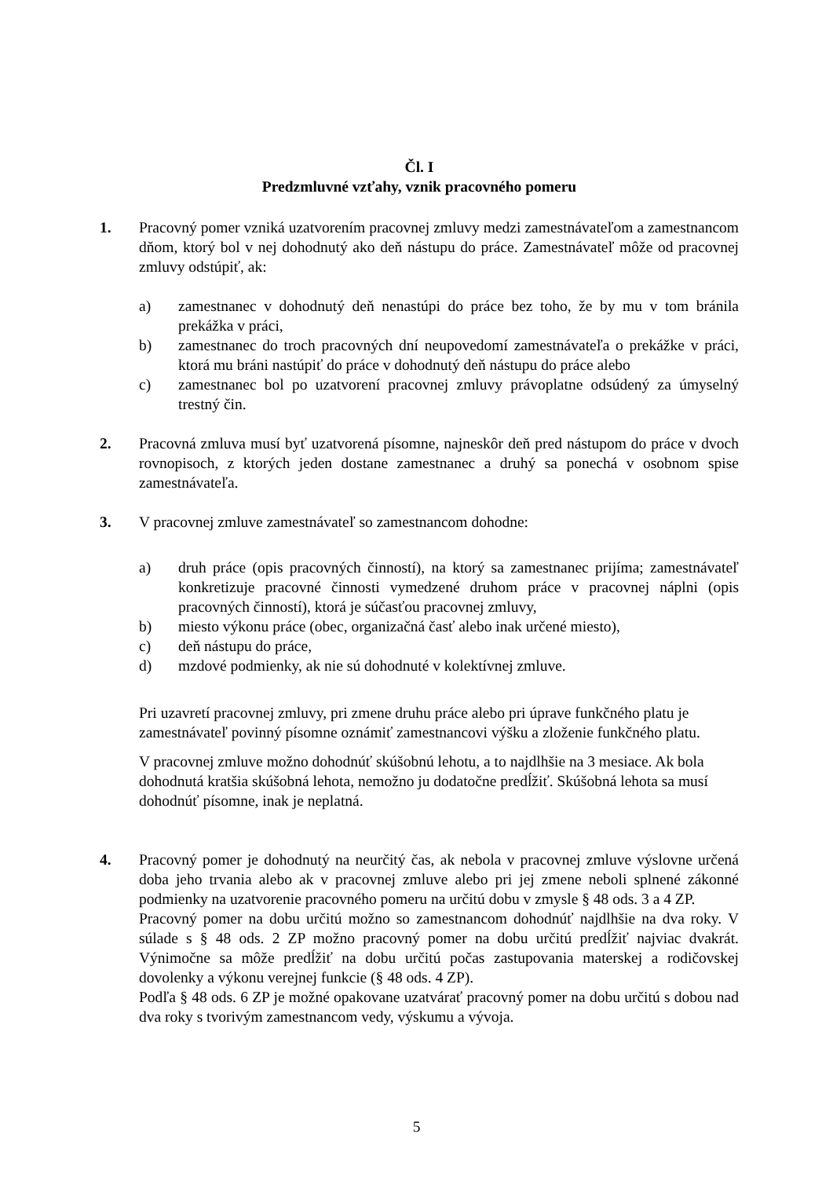Čl. I
Predzmluvné vzťahy, vznik pracovného pomeru
1. Pracovný pomer vzniká uzatvorením pracovnej zmluvy medzi zamestnávateľom a zamestnancom dňom, ktorý bol v nej dohodnutý ako deň nástupu do práce. Zamestnávateľ môže od pracovnej zmluvy odstúpiť, ak:
a) zamestnanec v dohodnutý deň nenastúpi do práce bez toho, že by mu v tom bránila prekážka v práci,
b) zamestnanec do troch pracovných dní neupovedomí zamestnávateľa o prekážke v práci, ktorá mu bráni nastúpiť do práce v dohodnutý deň nástupu do práce alebo
c) zamestnanec bol po uzatvorení pracovnej zmluvy právoplatne odsúdený za úmyselný trestný čin.
2. Pracovná zmluva musí byť uzatvorená písomne, najneskôr deň pred nástupom do práce v dvoch rovnopisoch, z ktorých jeden dostane zamestnanec a druhý sa ponechá v osobnom spise zamestnávateľa.
3. V pracovnej zmluve zamestnávateľ so zamestnancom dohodne:
a) druh práce (opis pracovných činností), na ktorý sa zamestnanec prijíma; zamestnávateľ konkretizuje pracovné činnosti vymedzené druhom práce v pracovnej náplni (opis pracovných činností), ktorá je súčasťou pracovnej zmluvy,
b) miesto výkonu práce (obec, organizačná časť alebo inak určené miesto),
c) deň nástupu do práce,
d) mzdové podmienky, ak nie sú dohodnuté v kolektívnej zmluve.
Pri uzavretí pracovnej zmluvy, pri zmene druhu práce alebo pri úprave funkčného platu je zamestnávateľ povinný písomne oznámiť zamestnancovi výšku a zloženie funkčného platu.
V pracovnej zmluve možno dohodnúť skúšobnú lehotu, a to najdlhšie na 3 mesiace. Ak bola dohodnutá kratšia skúšobná lehota, nemožno ju dodatočne predĺžiť. Skúšobná lehota sa musí dohodnúť písomne, inak je neplatná.
4. Pracovný pomer je dohodnutý na neurčitý čas, ak nebola v pracovnej zmluve výslovne určená doba jeho trvania alebo ak v pracovnej zmluve alebo pri jej zmene neboli splnené zákonné podmienky na uzatvorenie pracovného pomeru na určitú dobu v zmysle § 48 ods. 3 a 4 ZP.
Pracovný pomer na dobu určitú možno so zamestnancom dohodnúť najdlhšie na dva roky. V súlade s § 48 ods. 2 ZP možno pracovný pomer na dobu určitú predĺžiť najviac dvakrát. Výnimočne sa môže predĺžiť na dobu určitú počas zastupovania materskej a rodičovskej dovolenky a výkonu verejnej funkcie (§ 48 ods. 4 ZP).
Podľa § 48 ods. 6 ZP je možné opakovane uzatvárať pracovný pomer na dobu určitú s dobou nad dva roky s tvorivým zamestnancom vedy, výskumu a vývoja.
5